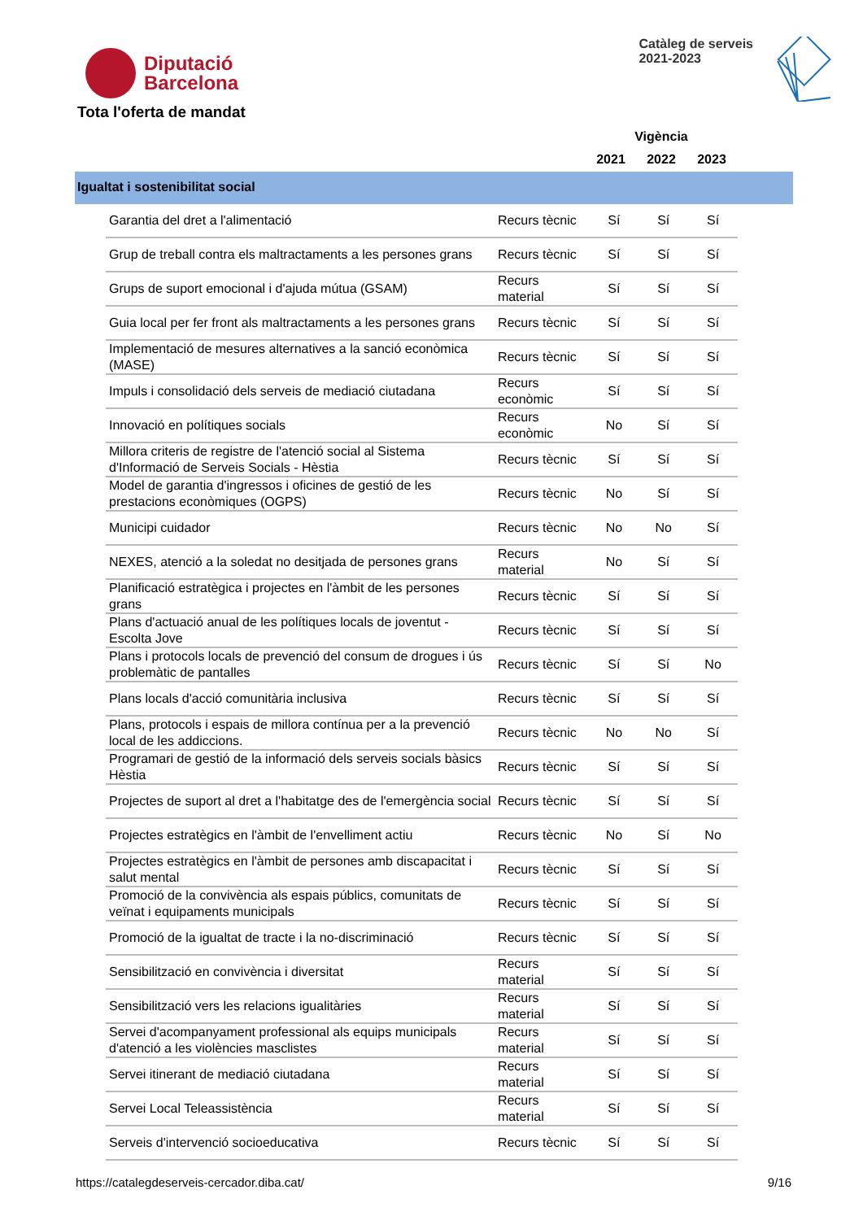Diputació
Barcelona
Catàleg de serveis
2021-2023
Tota l'oferta de mandat
Vigència
2021 2022 2023
Igualtat i sostenibilitat social
| Garantia del dret a l'alimentació | Recurs tècnic | Sí | Sí | Sí |
| Grup de treball contra els maltractaments a les persones grans | Recurs tècnic | Sí | Sí | Sí |
| Grups de suport emocional i d'ajuda mútua (GSAM) | Recurs material | Sí | Sí | Sí |
| Guia local per fer front als maltractaments a les persones grans | Recurs tècnic | Sí | Sí | Sí |
| Implementació de mesures alternatives a la sanció econòmica (MASE) | Recurs tècnic | Sí | Sí | Sí |
| Impuls i consolidació dels serveis de mediació ciutadana | Recurs econòmic | Sí | Sí | Sí |
| Innovació en polítiques socials | Recurs econòmic | No | Sí | Sí |
| Millora criteris de registre de l'atenció social al Sistema d'Informació de Serveis Socials - Hèstia | Recurs tècnic | Sí | Sí | Sí |
| Model de garantia d'ingressos i oficines de gestió de les prestacions econòmiques (OGPS) | Recurs tècnic | No | Sí | Sí |
| Municipi cuidador | Recurs tècnic | No | No | Sí |
| NEXES, atenció a la soledat no desitjada de persones grans | Recurs material | No | Sí | Sí |
| Planificació estratègica i projectes en l'àmbit de les persones grans | Recurs tècnic | Sí | Sí | Sí |
| Plans d'actuació anual de les polítiques locals de joventut - Escolta Jove | Recurs tècnic | Sí | Sí | Sí |
| Plans i protocols locals de prevenció del consum de drogues i ús problemàtic de pantalles | Recurs tècnic | Sí | Sí | No |
| Plans locals d'acció comunitària inclusiva | Recurs tècnic | Sí | Sí | Sí |
| Plans, protocols i espais de millora contínua per a la prevenció local de les addiccions. | Recurs tècnic | No | No | Sí |
| Programari de gestió de la informació dels serveis socials bàsics Hèstia | Recurs tècnic | Sí | Sí | Sí |
| Projectes de suport al dret a l'habitatge des de l'emergència social | Recurs tècnic | Sí | Sí | Sí |
| Projectes estratègics en l'àmbit de l'envelliment actiu | Recurs tècnic | No | Sí | No |
| Projectes estratègics en l'àmbit de persones amb discapacitat i salut mental | Recurs tècnic | Sí | Sí | Sí |
| Promoció de la convivència als espais públics, comunitats de veïnat i equipaments municipals | Recurs tècnic | Sí | Sí | Sí |
| Promoció de la igualtat de tracte i la no-discriminació | Recurs tècnic | Sí | Sí | Sí |
| Sensibilització en convivència i diversitat | Recurs material | Sí | Sí | Sí |
| Sensibilització vers les relacions igualitàries | Recurs material | Sí | Sí | Sí |
| Servei d'acompanyament professional als equips municipals d'atenció a les violències masclistes | Recurs material | Sí | Sí | Sí |
| Servei itinerant de mediació ciutadana | Recurs material | Sí | Sí | Sí |
| Servei Local Teleassistència | Recurs material | Sí | Sí | Sí |
| Serveis d'intervenció socioeducativa | Recurs tècnic | Sí | Sí | Sí |
https://catalegdeserveis-cercador.diba.cat/ 9/16